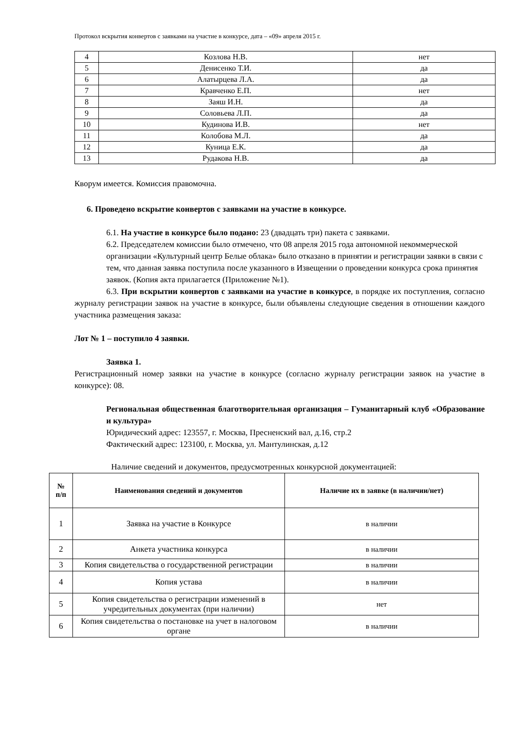Протокол вскрытия конвертов с заявками на участие в конкурсе, дата – «09» апреля 2015 г.
| 4 | Козлова Н.В. | нет |
| 5 | Денисенко Т.И. | да |
| 6 | Алатырцева Л.А. | да |
| 7 | Кравченко Е.П. | нет |
| 8 | Заяш И.Н. | да |
| 9 | Соловьева Л.П. | да |
| 10 | Кудинова И.В. | нет |
| 11 | Колобова М.Л. | да |
| 12 | Куница Е.К. | да |
| 13 | Рудакова Н.В. | да |
Кворум имеется. Комиссия правомочна.
6. Проведено вскрытие конвертов с заявками на участие в конкурсе.
6.1. На участие в конкурсе было подано: 23 (двадцать три) пакета с заявками.
6.2. Председателем комиссии было отмечено, что 08 апреля 2015 года автономной некоммерческой организации «Культурный центр Белые облака» было отказано в принятии и регистрации заявки в связи с тем, что данная заявка поступила после указанного в Извещении о проведении конкурса срока принятия заявок. (Копия акта прилагается (Приложение №1).
6.3. При вскрытии конвертов с заявками на участие в конкурсе, в порядке их поступления, согласно журналу регистрации заявок на участие в конкурсе, были объявлены следующие сведения в отношении каждого участника размещения заказа:
Лот № 1 – поступило 4 заявки.
Заявка 1.
Регистрационный номер заявки на участие в конкурсе (согласно журналу регистрации заявок на участие в конкурсе): 08.
Региональная общественная благотворительная организация – Гуманитарный клуб «Образование и культура»
Юридический адрес: 123557, г. Москва, Пресненский вал, д.16, стр.2
Фактический адрес: 123100, г. Москва, ул. Мантулинская, д.12
Наличие сведений и документов, предусмотренных конкурсной документацией:
| № п/п | Наименования сведений и документов | Наличие их в заявке (в наличии/нет) |
| --- | --- | --- |
| 1 | Заявка на участие в Конкурсе | в наличии |
| 2 | Анкета участника конкурса | в наличии |
| 3 | Копия свидетельства о государственной регистрации | в наличии |
| 4 | Копия устава | в наличии |
| 5 | Копия свидетельства о регистрации изменений в учредительных документах (при наличии) | нет |
| 6 | Копия свидетельства о постановке на учет в налоговом органе | в наличии |